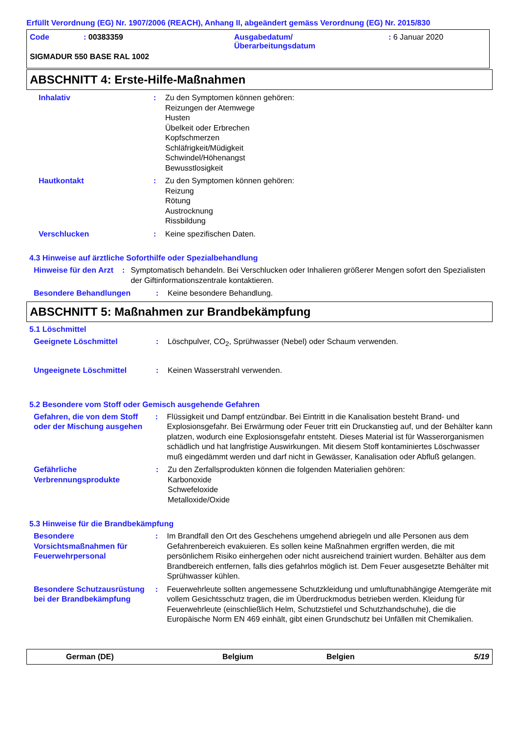Erfüllt Verordnung (EG) Nr. 1907/2006 (REACH), Anhang II, abgeändert gemäss Verordnung (EG) Nr. 2015/830
Code : 00383359 Ausgabedatum/
Überarbeitungsdatum
: 6 Januar 2020
SIGMADUR 550 BASE RAL 1002
ABSCHNITT 4: Erste-Hilfe-Maßnahmen
Inhalativ : Zu den Symptomen können gehören:
Reizungen der Atemwege
Husten
Übelkeit oder Erbrechen
Kopfschmerzen
Schläfrigkeit/Müdigkeit
Schwindel/Höhenangst
Bewusstlosigkeit
Hautkontakt : Zu den Symptomen können gehören:
Reizung
Rötung
Austrocknung
Rissbildung
Verschlucken : Keine spezifischen Daten.
4.3 Hinweise auf ärztliche Soforthilfe oder Spezialbehandlung
Hinweise für den Arzt : Symptomatisch behandeln. Bei Verschlucken oder Inhalieren größerer Mengen sofort den Spezialisten der Giftinformationszentrale kontaktieren.
Besondere Behandlungen : Keine besondere Behandlung.
ABSCHNITT 5: Maßnahmen zur Brandbekämpfung
5.1 Löschmittel
Geeignete Löschmittel : Löschpulver, CO<sub>2</sub>, Sprühwasser (Nebel) oder Schaum verwenden.
Ungeeignete Löschmittel : Keinen Wasserstrahl verwenden.
5.2 Besondere vom Stoff oder Gemisch ausgehende Gefahren
Gefahren, die von dem Stoff oder der Mischung ausgehen
: Flüssigkeit und Dampf entzündbar. Bei Eintritt in die Kanalisation besteht Brand- und Explosionsgefahr. Bei Erwärmung oder Feuer tritt ein Druckanstieg auf, und der Behälter kann platzen, wodurch eine Explosionsgefahr entsteht. Dieses Material ist für Wasserorganismen schädlich und hat langfristige Auswirkungen. Mit diesem Stoff kontaminiertes Löschwasser muß eingedämmt werden und darf nicht in Gewässer, Kanalisation oder Abfluß gelangen.
Gefährliche Verbrennungsprodukte
: Zu den Zerfallsprodukten können die folgenden Materialien gehören:
Karbonoxide
Schwefeloxide
Metalloxide/Oxide
5.3 Hinweise für die Brandbekämpfung
Besondere Vorsichtsmaßnahmen für Feuerwehrpersonal
: Im Brandfall den Ort des Geschehens umgehend abriegeln und alle Personen aus dem Gefahrenbereich evakuieren. Es sollen keine Maßnahmen ergriffen werden, die mit persönlichem Risiko einhergehen oder nicht ausreichend trainiert wurden. Behälter aus dem Brandbereich entfernen, falls dies gefahrlos möglich ist. Dem Feuer ausgesetzte Behälter mit Sprühwasser kühlen.
Besondere Schutzausrüstung bei der Brandbekämpfung
: Feuerwehrleute sollten angemessene Schutzkleidung und umluftunabhängige Atemgeräte mit vollem Gesichtsschutz tragen, die im Überdruckmodus betrieben werden. Kleidung für Feuerwehrleute (einschließlich Helm, Schutzstiefel und Schutzhandschuhe), die die Europäische Norm EN 469 einhält, gibt einen Grundschutz bei Unfällen mit Chemikalien.
German (DE) Belgium Belgien 5/19